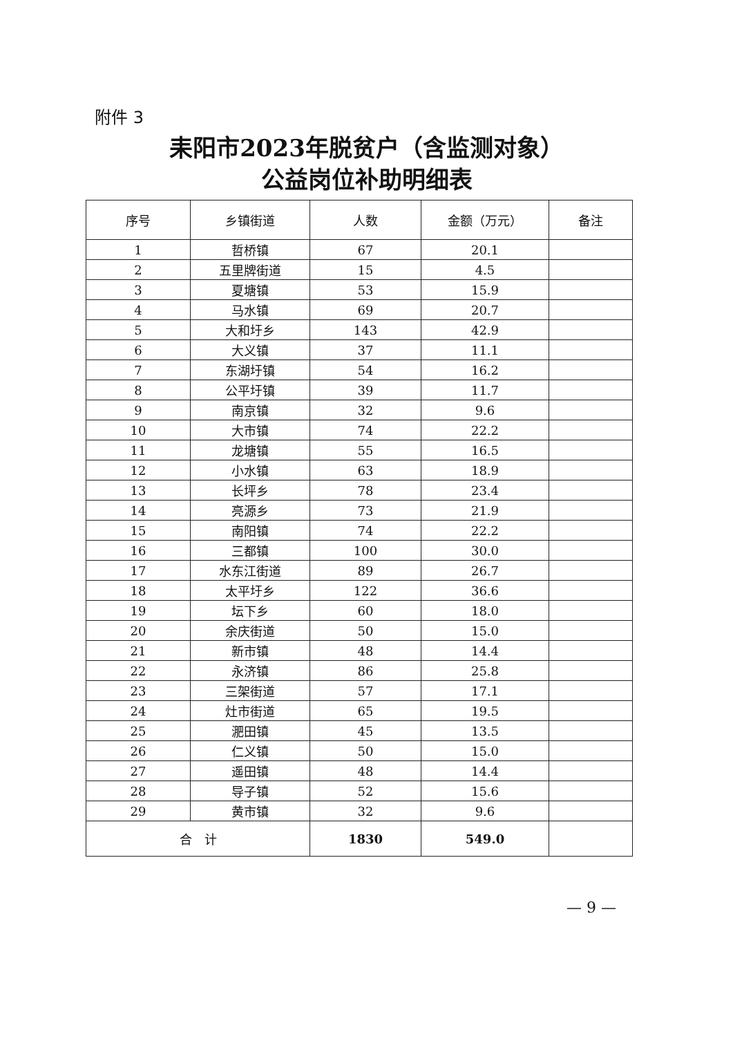附件 3
耒阳市2023年脱贫户（含监测对象）
公益岗位补助明细表
| 序号 | 乡镇街道 | 人数 | 金额（万元） | 备注 |
| --- | --- | --- | --- | --- |
| 1 | 哲桥镇 | 67 | 20.1 | |
| 2 | 五里牌街道 | 15 | 4.5 | |
| 3 | 夏塘镇 | 53 | 15.9 | |
| 4 | 马水镇 | 69 | 20.7 | |
| 5 | 大和圩乡 | 143 | 42.9 | |
| 6 | 大义镇 | 37 | 11.1 | |
| 7 | 东湖圩镇 | 54 | 16.2 | |
| 8 | 公平圩镇 | 39 | 11.7 | |
| 9 | 南京镇 | 32 | 9.6 | |
| 10 | 大市镇 | 74 | 22.2 | |
| 11 | 龙塘镇 | 55 | 16.5 | |
| 12 | 小水镇 | 63 | 18.9 | |
| 13 | 长坪乡 | 78 | 23.4 | |
| 14 | 亮源乡 | 73 | 21.9 | |
| 15 | 南阳镇 | 74 | 22.2 | |
| 16 | 三都镇 | 100 | 30.0 | |
| 17 | 水东江街道 | 89 | 26.7 | |
| 18 | 太平圩乡 | 122 | 36.6 | |
| 19 | 坛下乡 | 60 | 18.0 | |
| 20 | 余庆街道 | 50 | 15.0 | |
| 21 | 新市镇 | 48 | 14.4 | |
| 22 | 永济镇 | 86 | 25.8 | |
| 23 | 三架街道 | 57 | 17.1 | |
| 24 | 灶市街道 | 65 | 19.5 | |
| 25 | 淝田镇 | 45 | 13.5 | |
| 26 | 仁义镇 | 50 | 15.0 | |
| 27 | 遥田镇 | 48 | 14.4 | |
| 28 | 导子镇 | 52 | 15.6 | |
| 29 | 黄市镇 | 32 | 9.6 | |
| 合 计 | | 1830 | 549.0 | |
— 9 —